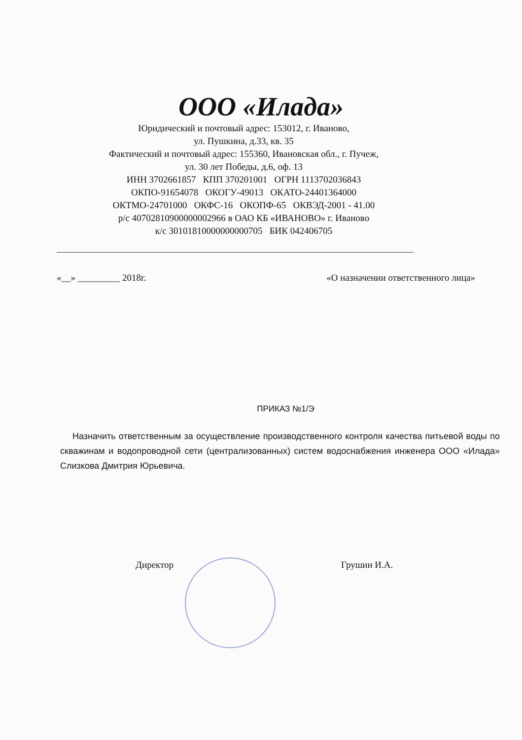ООО «Илада»
Юридический и почтовый адрес: 153012, г. Иваново,
ул. Пушкина, д.33, кв. 35
Фактический и почтовый адрес: 155360, Ивановская обл., г. Пучеж,
ул. 30 лет Победы, д.6, оф. 13
ИНН 3702661857 КПП 370201001 ОГРН 1113702036843
ОКПО-91654078 ОКОГУ-49013 ОКАТО-24401364000
ОКТМО-24701000 ОКФС-16 ОКОПФ-65 ОКВЭД-2001 - 41.00
р/с 40702810900000002966 в ОАО КБ «ИВАНОВО» г. Иваново
к/с 30101810000000000705 БИК 042406705
«__» _________ 2018г. «О назначении ответственного лица»
ПРИКАЗ №1/Э
Назначить ответственным за осуществление производственного контроля качества питьевой воды по скважинам и водопроводной сети (централизованных) систем водоснабжения инженера ООО «Илада» Слизкова Дмитрия Юрьевича.
Директор Грушин И.А.